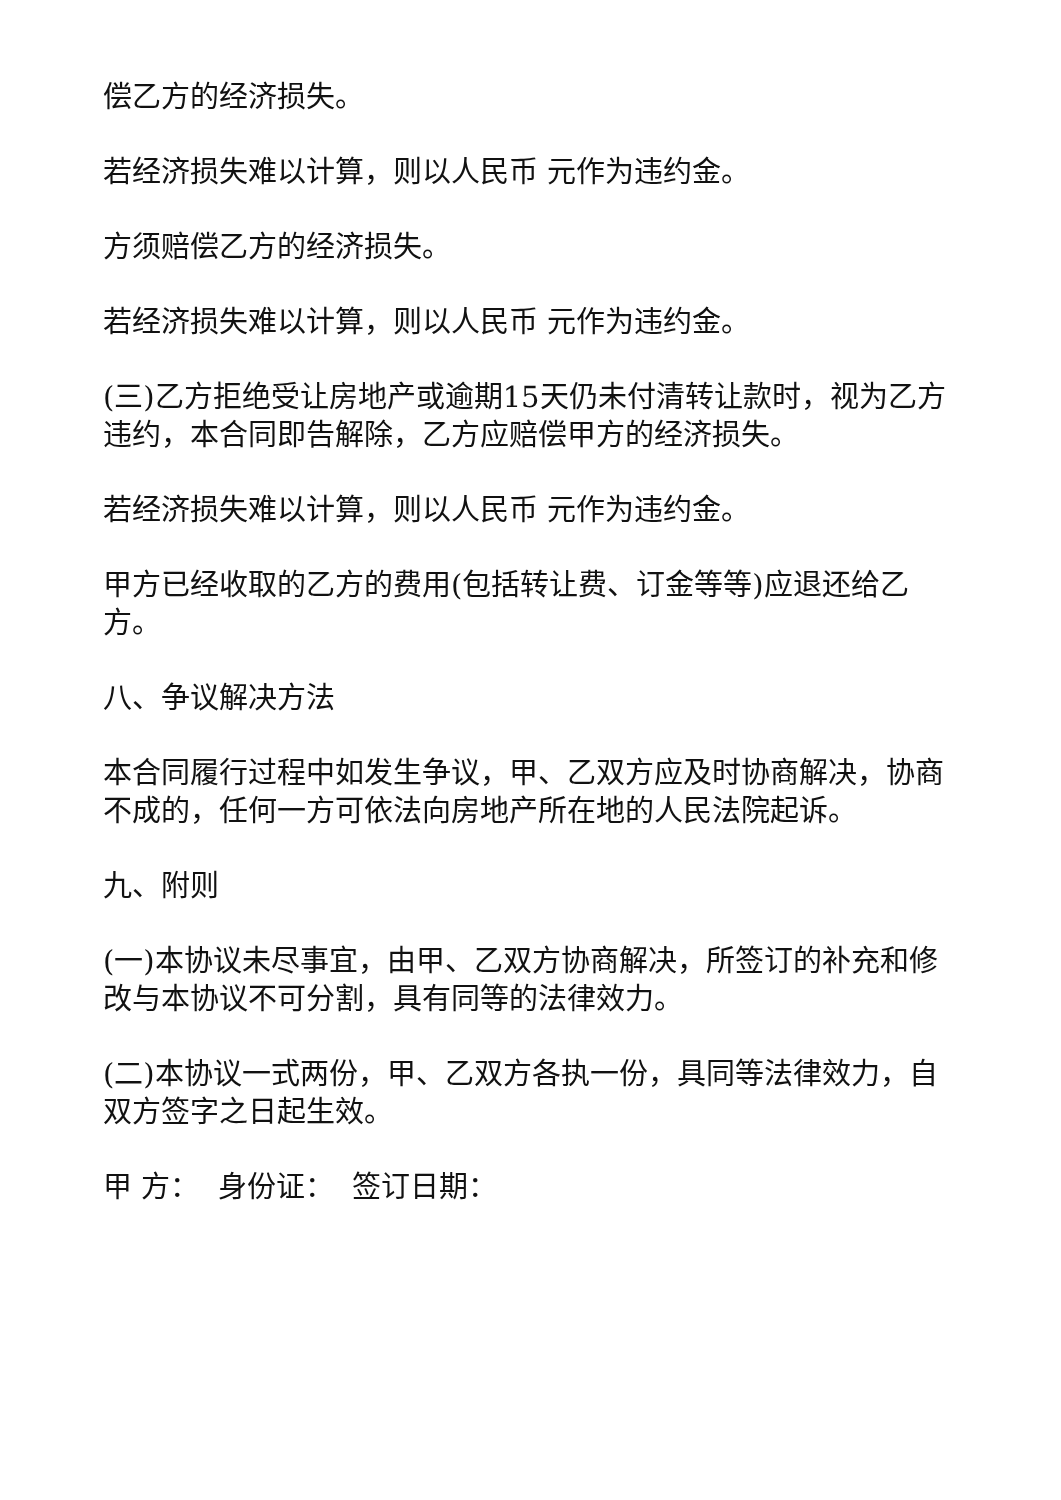偿乙方的经济损失。
若经济损失难以计算，则以人民币 元作为违约金。
方须赔偿乙方的经济损失。
若经济损失难以计算，则以人民币 元作为违约金。
(三)乙方拒绝受让房地产或逾期15天仍未付清转让款时，视为乙方违约，本合同即告解除，乙方应赔偿甲方的经济损失。
若经济损失难以计算，则以人民币 元作为违约金。
甲方已经收取的乙方的费用(包括转让费、订金等等)应退还给乙方。
八、争议解决方法
本合同履行过程中如发生争议，甲、乙双方应及时协商解决，协商不成的，任何一方可依法向房地产所在地的人民法院起诉。
九、附则
(一)本协议未尽事宜，由甲、乙双方协商解决，所签订的补充和修改与本协议不可分割，具有同等的法律效力。
(二)本协议一式两份，甲、乙双方各执一份，具同等法律效力，自双方签字之日起生效。
甲 方： 身份证： 签订日期：